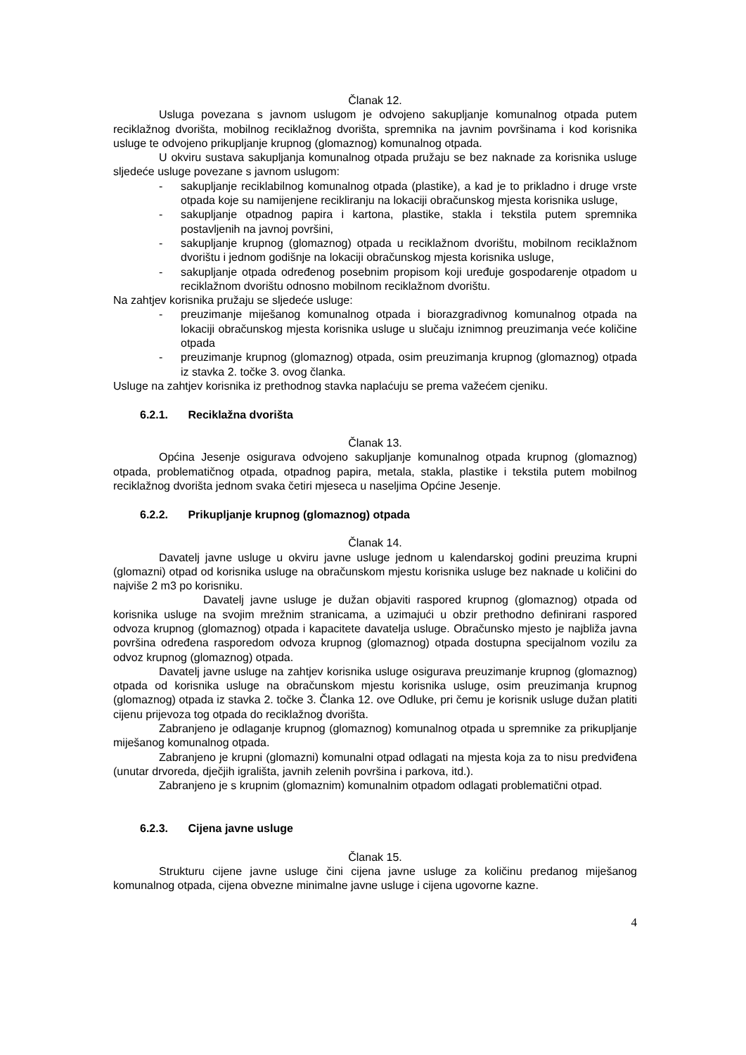Članak 12.
Usluga povezana s javnom uslugom je odvojeno sakupljanje komunalnog otpada putem reciklažnog dvorišta, mobilnog reciklažnog dvorišta, spremnika na javnim površinama i kod korisnika usluge te odvojeno prikupljanje krupnog (glomaznog) komunalnog otpada.
U okviru sustava sakupljanja komunalnog otpada pružaju se bez naknade za korisnika usluge sljedeće usluge povezane s javnom uslugom:
- sakupljanje reciklabilnog komunalnog otpada (plastike), a kad je to prikladno i druge vrste otpada koje su namijenjene recikliranju na lokaciji obračunskog mjesta korisnika usluge,
- sakupljanje otpadnog papira i kartona, plastike, stakla i tekstila putem spremnika postavljenih na javnoj površini,
- sakupljanje krupnog (glomaznog) otpada u reciklažnom dvorištu, mobilnom reciklažnom dvorištu i jednom godišnje na lokaciji obračunskog mjesta korisnika usluge,
- sakupljanje otpada određenog posebnim propisom koji uređuje gospodarenje otpadom u reciklažnom dvorištu odnosno mobilnom reciklažnom dvorištu.
Na zahtjev korisnika pružaju se sljedeće usluge:
- preuzimanje miješanog komunalnog otpada i biorazgradivnog komunalnog otpada na lokaciji obračunskog mjesta korisnika usluge u slučaju iznimnog preuzimanja veće količine otpada
- preuzimanje krupnog (glomaznog) otpada, osim preuzimanja krupnog (glomaznog) otpada iz stavka 2. točke 3. ovog članka.
Usluge na zahtjev korisnika iz prethodnog stavka naplaćuju se prema važećem cjeniku.
6.2.1. Reciklažna dvorišta
Članak 13.
Općina Jesenje osigurava odvojeno sakupljanje komunalnog otpada krupnog (glomaznog) otpada, problematičnog otpada, otpadnog papira, metala, stakla, plastike i tekstila putem mobilnog reciklažnog dvorišta jednom svaka četiri mjeseca u naseljima Općine Jesenje.
6.2.2. Prikupljanje krupnog (glomaznog) otpada
Članak 14.
Davatelj javne usluge u okviru javne usluge jednom u kalendarskoj godini preuzima krupni (glomazni) otpad od korisnika usluge na obračunskom mjestu korisnika usluge bez naknade u količini do najviše 2 m3 po korisniku.
Davatelj javne usluge je dužan objaviti raspored krupnog (glomaznog) otpada od korisnika usluge na svojim mrežnim stranicama, a uzimajući u obzir prethodno definirani raspored odvoza krupnog (glomaznog) otpada i kapacitete davatelja usluge. Obračunsko mjesto je najbliža javna površina određena rasporedom odvoza krupnog (glomaznog) otpada dostupna specijalnom vozilu za odvoz krupnog (glomaznog) otpada.
Davatelj javne usluge na zahtjev korisnika usluge osigurava preuzimanje krupnog (glomaznog) otpada od korisnika usluge na obračunskom mjestu korisnika usluge, osim preuzimanja krupnog (glomaznog) otpada iz stavka 2. točke 3. Članka 12. ove Odluke, pri čemu je korisnik usluge dužan platiti cijenu prijevoza tog otpada do reciklažnog dvorišta.
Zabranjeno je odlaganje krupnog (glomaznog) komunalnog otpada u spremnike za prikupljanje miješanog komunalnog otpada.
Zabranjeno je krupni (glomazni) komunalni otpad odlagati na mjesta koja za to nisu predviđena (unutar drvoreda, dječjih igrališta, javnih zelenih površina i parkova, itd.).
Zabranjeno je s krupnim (glomaznim) komunalnim otpadom odlagati problematični otpad.
6.2.3. Cijena javne usluge
Članak 15.
Strukturu cijene javne usluge čini cijena javne usluge za količinu predanog miješanog komunalnog otpada, cijena obvezne minimalne javne usluge i cijena ugovorne kazne.
4